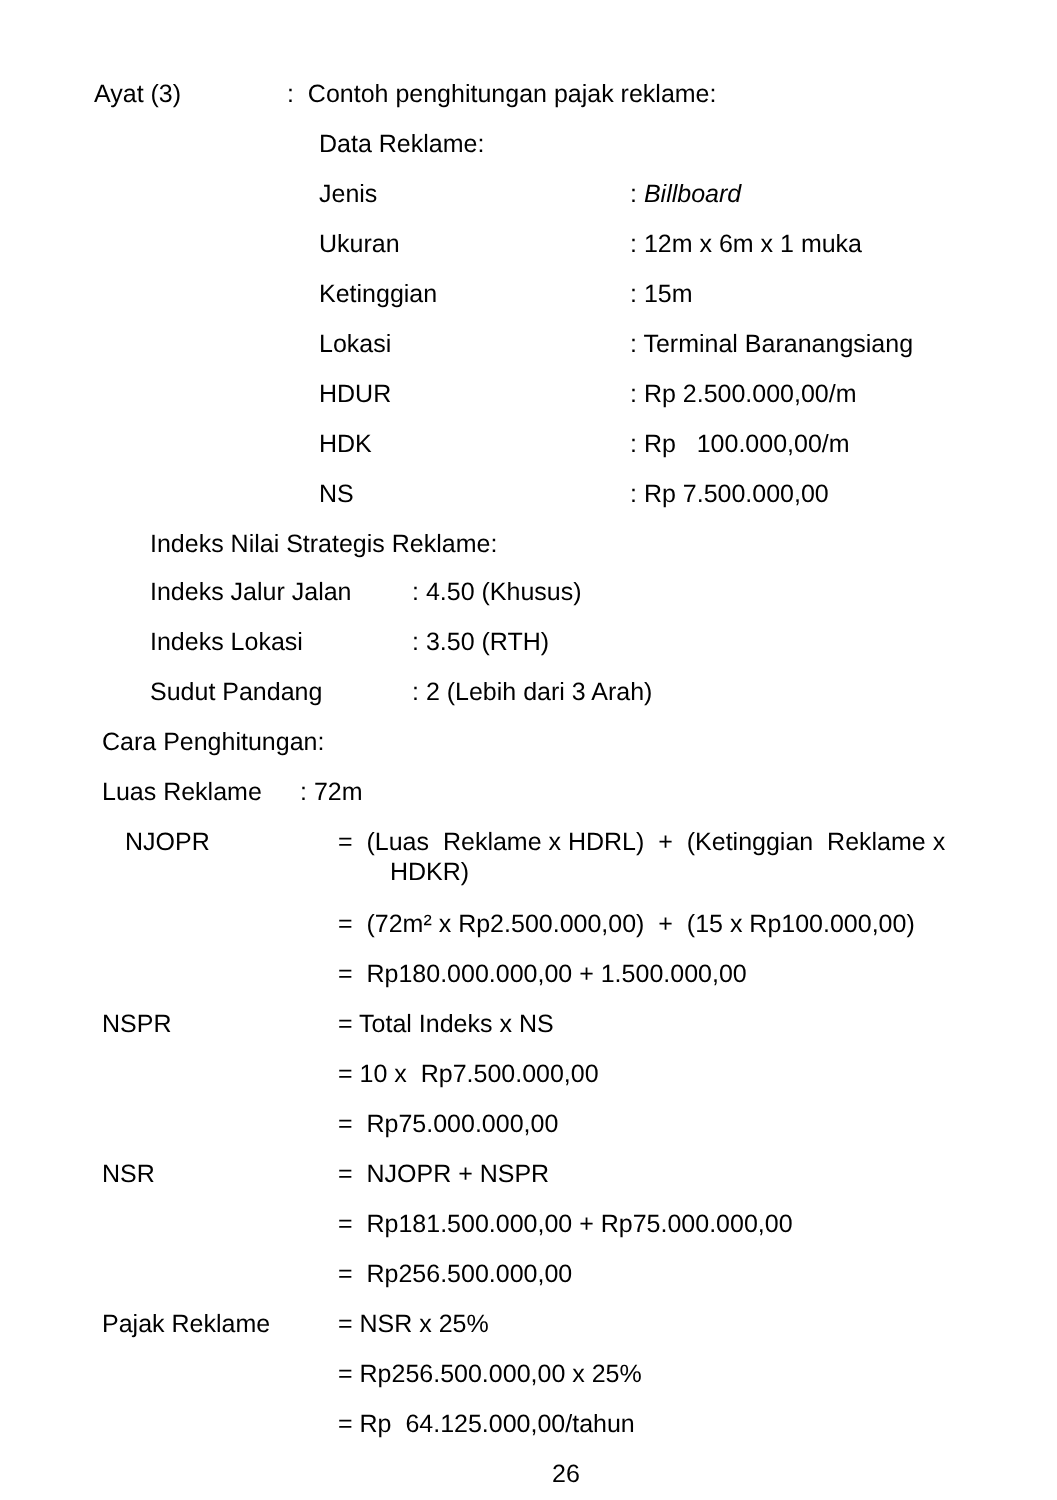Ayat (3) : Contoh penghitungan pajak reklame:
Data Reklame:
Jenis : Billboard
Ukuran : 12m x 6m x 1 muka
Ketinggian : 15m
Lokasi : Terminal Baranangsiang
HDUR : Rp 2.500.000,00/m
HDK : Rp 100.000,00/m
NS : Rp 7.500.000,00
Indeks Nilai Strategis Reklame:
Indeks Jalur Jalan : 4.50 (Khusus)
Indeks Lokasi : 3.50 (RTH)
Sudut Pandang : 2 (Lebih dari 3 Arah)
Cara Penghitungan:
Luas Reklame : 72m
NJOPR = (Luas Reklame x HDRL) + (Ketinggian Reklame x
HDKR)
= (72m² x Rp2.500.000,00) + (15 x Rp100.000,00)
= Rp180.000.000,00 + 1.500.000,00
NSPR = Total Indeks x NS
= 10 x Rp7.500.000,00
= Rp75.000.000,00
NSR = NJOPR + NSPR
= Rp181.500.000,00 + Rp75.000.000,00
= Rp256.500.000,00
Pajak Reklame = NSR x 25%
= Rp256.500.000,00 x 25%
= Rp 64.125.000,00/tahun
26